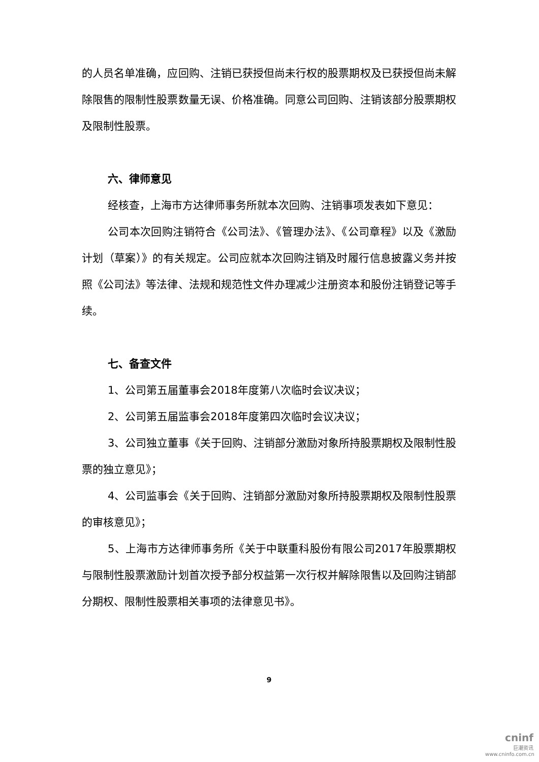的人员名单准确，应回购、注销已获授但尚未行权的股票期权及已获授但尚未解除限售的限制性股票数量无误、价格准确。同意公司回购、注销该部分股票期权及限制性股票。
六、律师意见
经核查，上海市方达律师事务所就本次回购、注销事项发表如下意见：
公司本次回购注销符合《公司法》、《管理办法》、《公司章程》以及《激励计划（草案）》的有关规定。公司应就本次回购注销及时履行信息披露义务并按照《公司法》等法律、法规和规范性文件办理减少注册资本和股份注销登记等手续。
七、备查文件
1、公司第五届董事会2018年度第八次临时会议决议；
2、公司第五届监事会2018年度第四次临时会议决议；
3、公司独立董事《关于回购、注销部分激励对象所持股票期权及限制性股票的独立意见》；
4、公司监事会《关于回购、注销部分激励对象所持股票期权及限制性股票的审核意见》；
5、上海市方达律师事务所《关于中联重科股份有限公司2017年股票期权与限制性股票激励计划首次授予部分权益第一次行权并解除限售以及回购注销部分期权、限制性股票相关事项的法律意见书》。
9
cninf
巨潮资讯
www.cninfo.com.cn